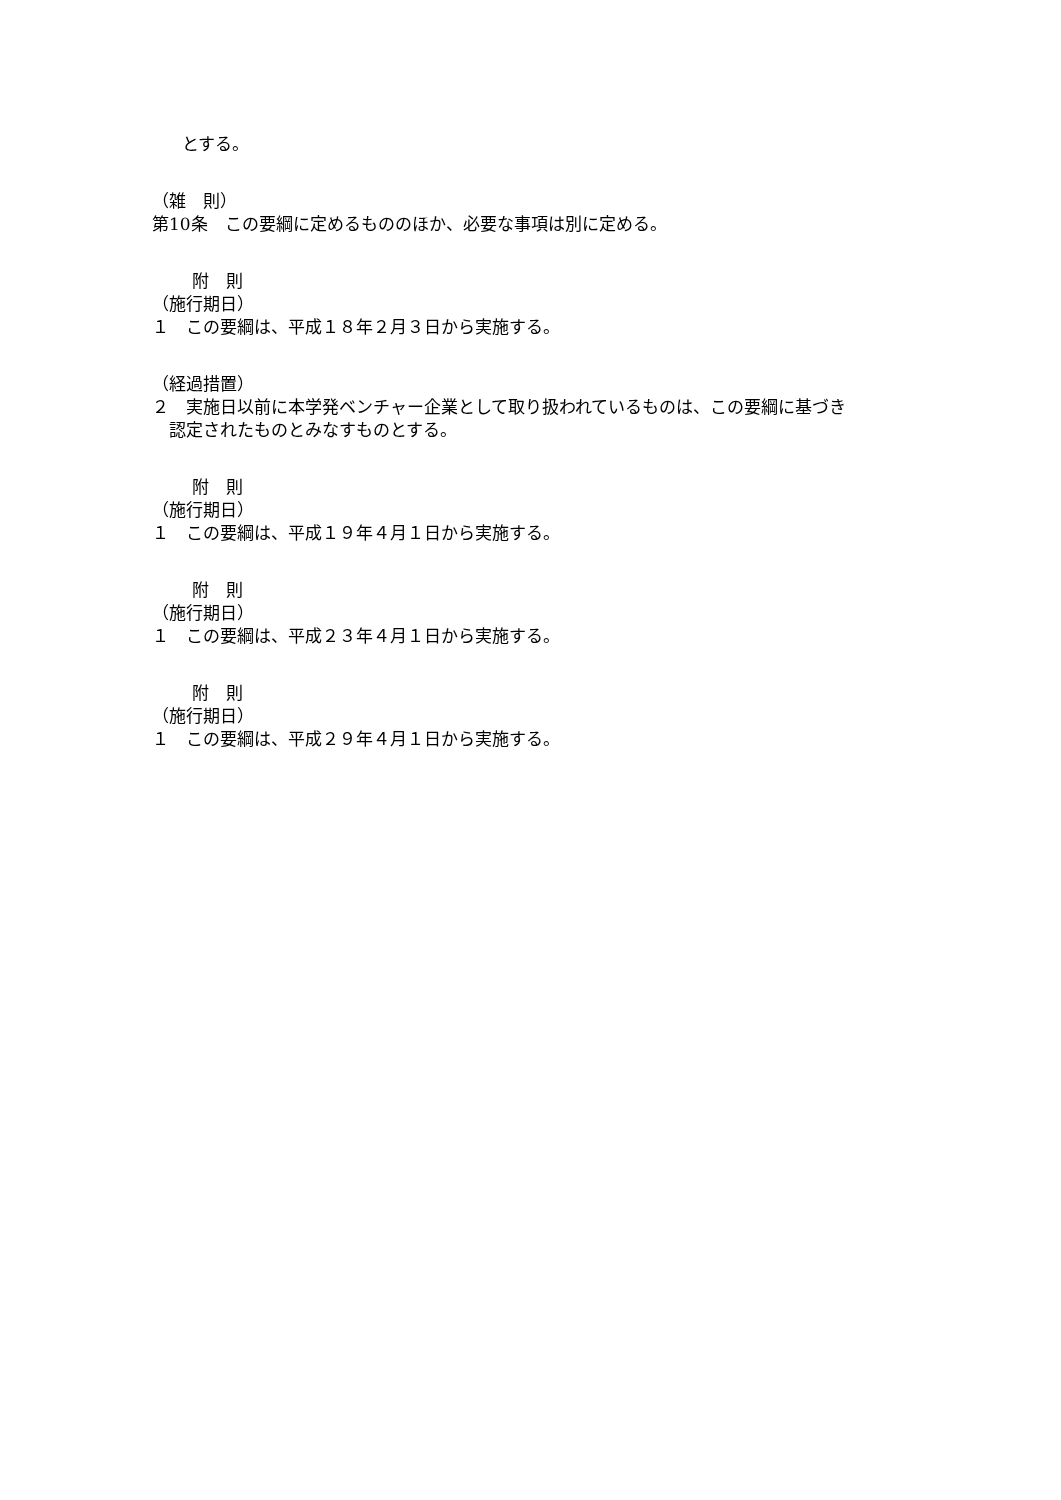とする。
（雑　則）
第10条　この要綱に定めるもののほか、必要な事項は別に定める。
附　則
（施行期日）
１　この要綱は、平成１８年２月３日から実施する。
（経過措置）
２　実施日以前に本学発ベンチャー企業として取り扱われているものは、この要綱に基づき
認定されたものとみなすものとする。
附　則
（施行期日）
１　この要綱は、平成１９年４月１日から実施する。
附　則
（施行期日）
１　この要綱は、平成２３年４月１日から実施する。
附　則
（施行期日）
１　この要綱は、平成２９年４月１日から実施する。